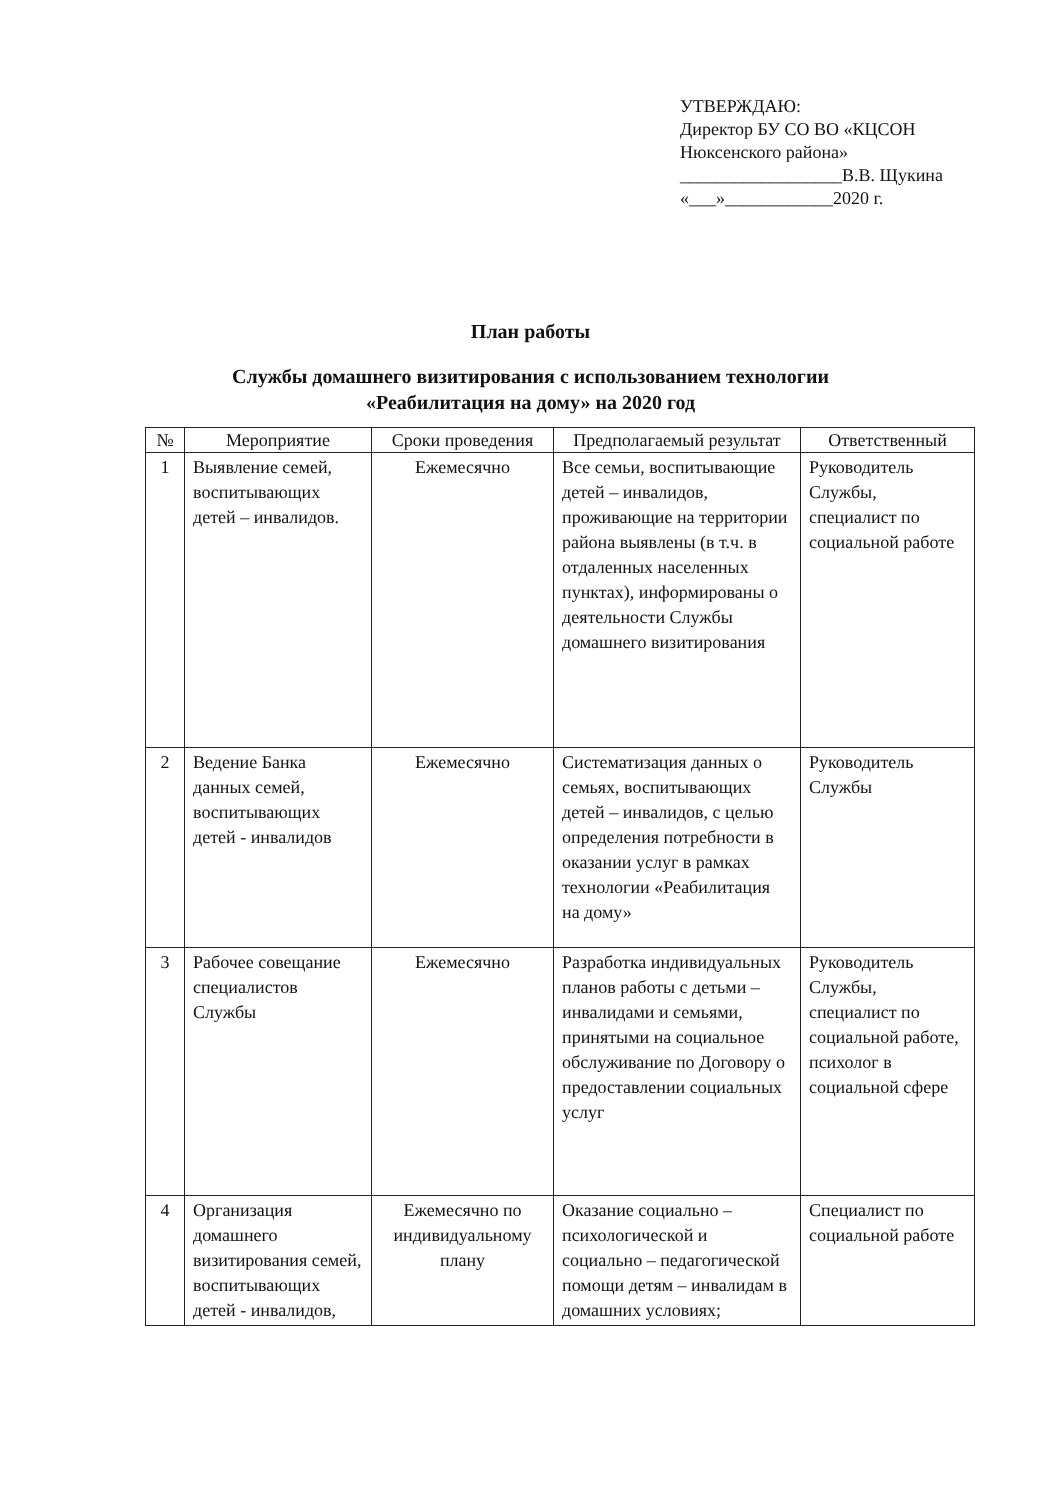УТВЕРЖДАЮ:
Директор БУ СО ВО «КЦСОН
Нюксенского района»
__________________В.В. Щукина
«___»____________2020 г.
План работы
Службы домашнего визитирования с использованием технологии
«Реабилитация на дому» на 2020 год
| № | Мероприятие | Сроки проведения | Предполагаемый результат | Ответственный |
| --- | --- | --- | --- | --- |
| 1 | Выявление семей, воспитывающих детей – инвалидов. | Ежемесячно | Все семьи, воспитывающие детей – инвалидов, проживающие на территории района выявлены (в т.ч. в отдаленных населенных пунктах), информированы о деятельности Службы домашнего визитирования | Руководитель Службы, специалист по социальной работе |
| 2 | Ведение Банка данных семей, воспитывающих детей - инвалидов | Ежемесячно | Систематизация данных о семьях, воспитывающих детей – инвалидов, с целью определения потребности в оказании услуг в рамках технологии «Реабилитация на дому» | Руководитель Службы |
| 3 | Рабочее совещание специалистов Службы | Ежемесячно | Разработка индивидуальных планов работы с детьми – инвалидами и семьями, принятыми на социальное обслуживание по Договору о предоставлении социальных услуг | Руководитель Службы, специалист по социальной работе, психолог в социальной сфере |
| 4 | Организация домашнего визитирования семей, воспитывающих детей - инвалидов, | Ежемесячно по индивидуальному плану | Оказание социально – психологической и социально – педагогической помощи детям – инвалидам в домашних условиях; | Специалист по социальной работе |